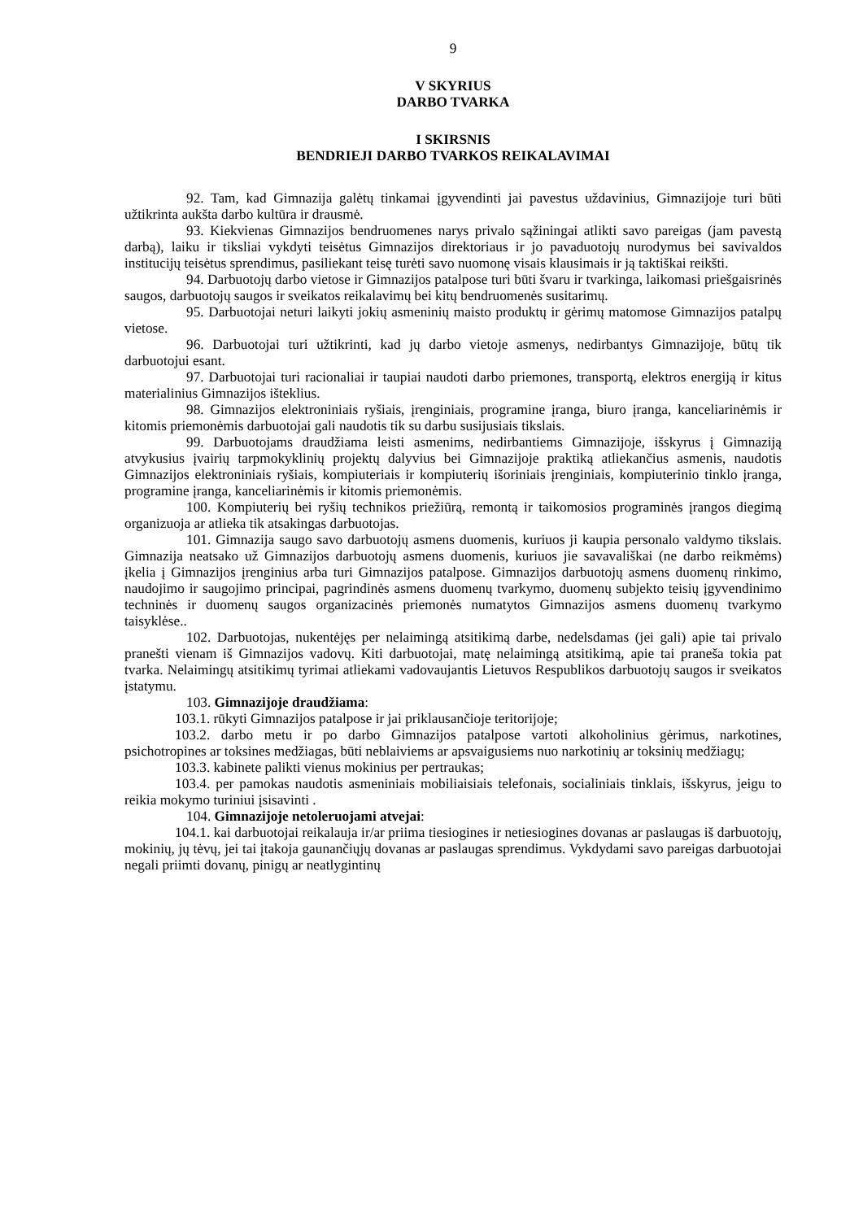9
V SKYRIUS
DARBO TVARKA
I SKIRSNIS
BENDRIEJI DARBO TVARKOS REIKALAVIMAI
92. Tam, kad Gimnazija galėtų tinkamai įgyvendinti jai pavestus uždavinius, Gimnazijoje turi būti užtikrinta aukšta darbo kultūra ir drausmė.
93. Kiekvienas Gimnazijos bendruomenes narys privalo sąžiningai atlikti savo pareigas (jam pavestą darbą), laiku ir tiksliai vykdyti teisėtus Gimnazijos direktoriaus ir jo pavaduotojų nurodymus bei savivaldos institucijų teisėtus sprendimus, pasiliekant teisę turėti savo nuomonę visais klausimais ir ją taktiškai reikšti.
94. Darbuotojų darbo vietose ir Gimnazijos patalpose turi būti švaru ir tvarkinga, laikomasi priešgaisrinės saugos, darbuotojų saugos ir sveikatos reikalavimų bei kitų bendruomenės susitarimų.
95. Darbuotojai neturi laikyti jokių asmeninių maisto produktų ir gėrimų matomose Gimnazijos patalpų vietose.
96. Darbuotojai turi užtikrinti, kad jų darbo vietoje asmenys, nedirbantys Gimnazijoje, būtų tik darbuotojui esant.
97. Darbuotojai turi racionaliai ir taupiai naudoti darbo priemones, transportą, elektros energiją ir kitus materialinius Gimnazijos išteklius.
98. Gimnazijos elektroniniais ryšiais, įrenginiais, programine įranga, biuro įranga, kanceliarinėmis ir kitomis priemonėmis darbuotojai gali naudotis tik su darbu susijusiais tikslais.
99. Darbuotojams draudžiama leisti asmenims, nedirbantiems Gimnazijoje, išskyrus į Gimnaziją atvykusius įvairių tarpmokyklinių projektų dalyvius bei Gimnazijoje praktiką atliekančius asmenis, naudotis Gimnazijos elektroniniais ryšiais, kompiuteriais ir kompiuterių išoriniais įrenginiais, kompiuterinio tinklo įranga, programine įranga, kanceliarinėmis ir kitomis priemonėmis.
100. Kompiuterių bei ryšių technikos priežiūrą, remontą ir taikomosios programinės įrangos diegimą organizuoja ar atlieka tik atsakingas darbuotojas.
101. Gimnazija saugo savo darbuotojų asmens duomenis, kuriuos ji kaupia personalo valdymo tikslais. Gimnazija neatsako už Gimnazijos darbuotojų asmens duomenis, kuriuos jie savavališkai (ne darbo reikmėms) įkelia į Gimnazijos įrenginius arba turi Gimnazijos patalpose. Gimnazijos darbuotojų asmens duomenų rinkimo, naudojimo ir saugojimo principai, pagrindinės asmens duomenų tvarkymo, duomenų subjekto teisių įgyvendinimo techninės ir duomenų saugos organizacinės priemonės numatytos Gimnazijos asmens duomenų tvarkymo taisyklėse..
102. Darbuotojas, nukentėjęs per nelaimingą atsitikimą darbe, nedelsdamas (jei gali) apie tai privalo pranešti vienam iš Gimnazijos vadovų. Kiti darbuotojai, matę nelaimingą atsitikimą, apie tai praneša tokia pat tvarka. Nelaimingų atsitikimų tyrimai atliekami vadovaujantis Lietuvos Respublikos darbuotojų saugos ir sveikatos įstatymu.
103. Gimnazijoje draudžiama:
103.1. rūkyti Gimnazijos patalpose ir jai priklausančioje teritorijoje;
103.2. darbo metu ir po darbo Gimnazijos patalpose vartoti alkoholinius gėrimus, narkotines, psichotropines ar toksines medžiagas, būti neblaiviems ar apsvaigusiems nuo narkotinių ar toksinių medžiagų;
103.3. kabinete palikti vienus mokinius per pertraukas;
103.4. per pamokas naudotis asmeniniais mobiliaisiais telefonais, socialiniais tinklais, išskyrus, jeigu to reikia mokymo turiniui įsisavinti .
104. Gimnazijoje netoleruojami atvejai:
104.1. kai darbuotojai reikalauja ir/ar priima tiesiogines ir netiesiogines dovanas ar paslaugas iš darbuotojų, mokinių, jų tėvų, jei tai įtakoja gaunančiųjų dovanas ar paslaugas sprendimus. Vykdydami savo pareigas darbuotojai negali priimti dovanų, pinigų ar neatlygintinų